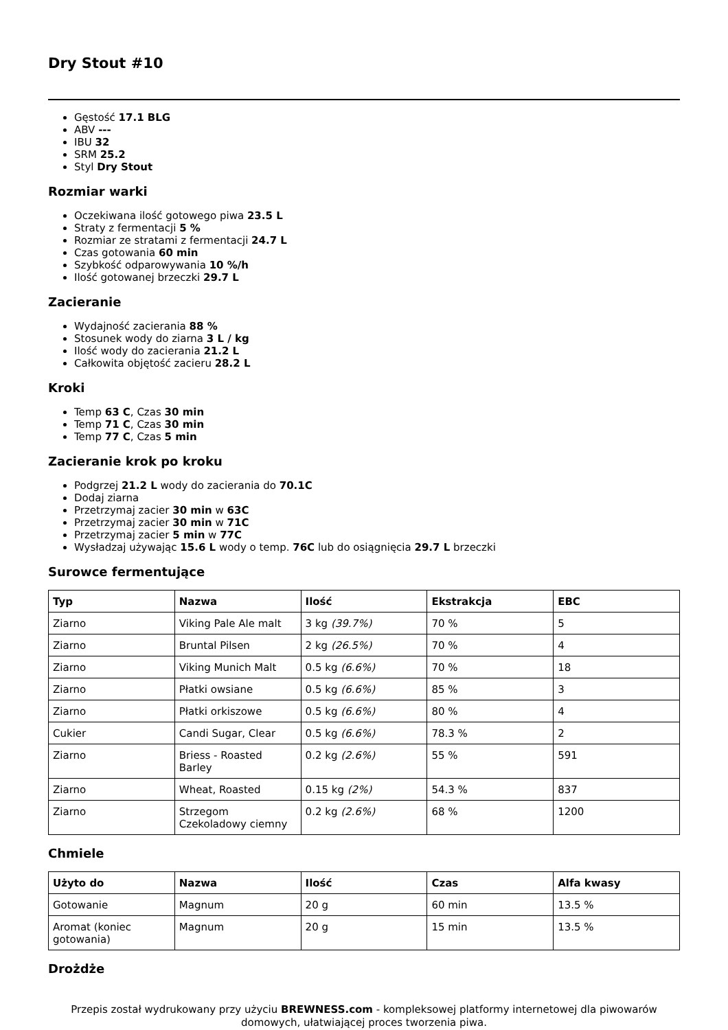Dry Stout #10
Gęstość 17.1 BLG
ABV ---
IBU 32
SRM 25.2
Styl Dry Stout
Rozmiar warki
Oczekiwana ilość gotowego piwa 23.5 L
Straty z fermentacji 5 %
Rozmiar ze stratami z fermentacji 24.7 L
Czas gotowania 60 min
Szybkość odparowywania 10 %/h
Ilość gotowanej brzeczki 29.7 L
Zacieranie
Wydajność zacierania 88 %
Stosunek wody do ziarna 3 L / kg
Ilość wody do zacierania 21.2 L
Całkowita objętość zacieru 28.2 L
Kroki
Temp 63 C, Czas 30 min
Temp 71 C, Czas 30 min
Temp 77 C, Czas 5 min
Zacieranie krok po kroku
Podgrzej 21.2 L wody do zacierania do 70.1C
Dodaj ziarna
Przetrzymaj zacier 30 min w 63C
Przetrzymaj zacier 30 min w 71C
Przetrzymaj zacier 5 min w 77C
Wysładzaj używając 15.6 L wody o temp. 76C lub do osiągnięcia 29.7 L brzeczki
Surowce fermentujące
| Typ | Nazwa | Ilość | Ekstrakcja | EBC |
| --- | --- | --- | --- | --- |
| Ziarno | Viking Pale Ale malt | 3 kg (39.7%) | 70 % | 5 |
| Ziarno | Bruntal Pilsen | 2 kg (26.5%) | 70 % | 4 |
| Ziarno | Viking Munich Malt | 0.5 kg (6.6%) | 70 % | 18 |
| Ziarno | Płatki owsiane | 0.5 kg (6.6%) | 85 % | 3 |
| Ziarno | Płatki orkiszowe | 0.5 kg (6.6%) | 80 % | 4 |
| Cukier | Candi Sugar, Clear | 0.5 kg (6.6%) | 78.3 % | 2 |
| Ziarno | Briess - Roasted Barley | 0.2 kg (2.6%) | 55 % | 591 |
| Ziarno | Wheat, Roasted | 0.15 kg (2%) | 54.3 % | 837 |
| Ziarno | Strzegom Czekoladowy ciemny | 0.2 kg (2.6%) | 68 % | 1200 |
Chmiele
| Użyto do | Nazwa | Ilość | Czas | Alfa kwasy |
| --- | --- | --- | --- | --- |
| Gotowanie | Magnum | 20 g | 60 min | 13.5 % |
| Aromat (koniec gotowania) | Magnum | 20 g | 15 min | 13.5 % |
Drożdże
Przepis został wydrukowany przy użyciu BREWNESS.com - kompleksowej platformy internetowej dla piwowarów domowych, ułatwiającej proces tworzenia piwa.